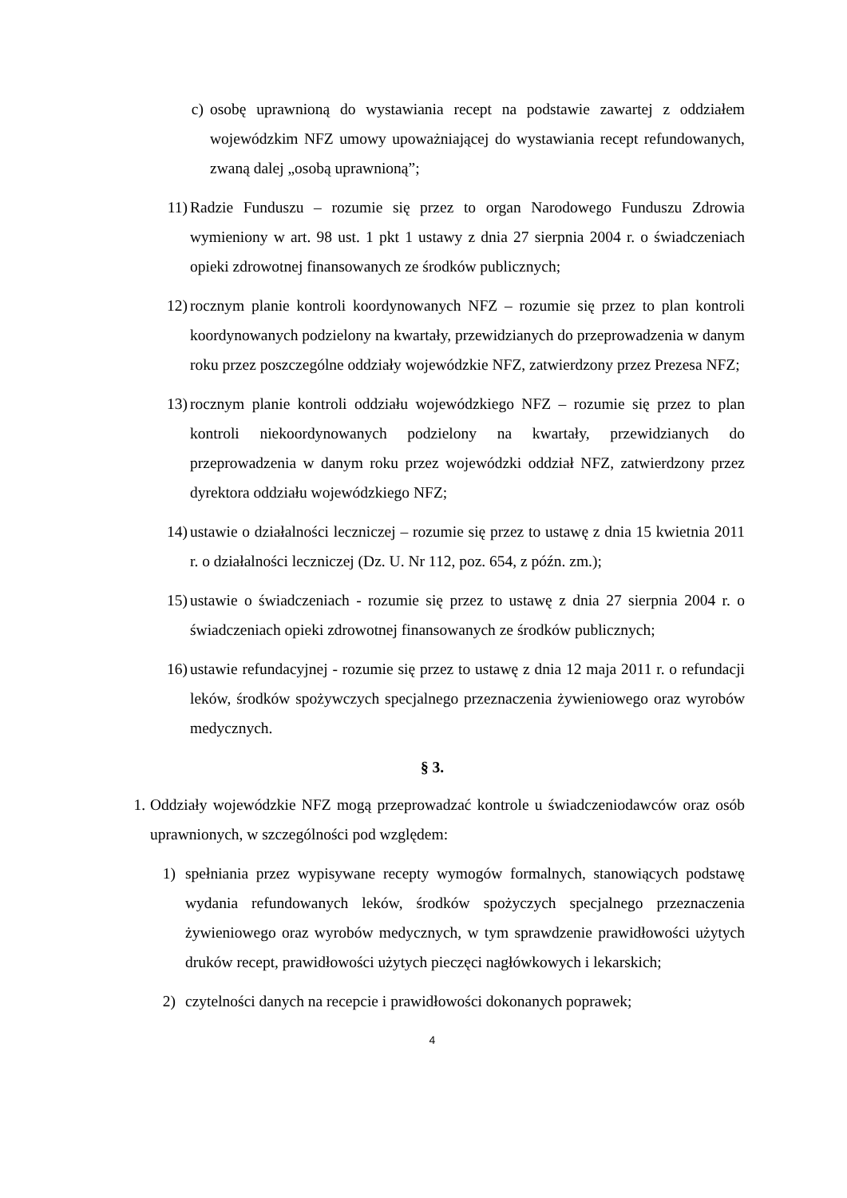c) osobę uprawnioną do wystawiania recept na podstawie zawartej z oddziałem wojewódzkim NFZ umowy upoważniającej do wystawiania recept refundowanych, zwaną dalej „osobą uprawnioną”;
11) Radzie Funduszu – rozumie się przez to organ Narodowego Funduszu Zdrowia wymieniony w art. 98 ust. 1 pkt 1 ustawy z dnia 27 sierpnia 2004 r. o świadczeniach opieki zdrowotnej finansowanych ze środków publicznych;
12) rocznym planie kontroli koordynowanych NFZ – rozumie się przez to plan kontroli koordynowanych podzielony na kwartały, przewidzianych do przeprowadzenia w danym roku przez poszczególne oddziały wojewódzkie NFZ, zatwierdzony przez Prezesa NFZ;
13) rocznym planie kontroli oddziału wojewódzkiego NFZ – rozumie się przez to plan kontroli niekoordynowanych podzielony na kwartały, przewidzianych do przeprowadzenia w danym roku przez wojewódzki oddział NFZ, zatwierdzony przez dyrektora oddziału wojewódzkiego NFZ;
14) ustawie o działalności leczniczej – rozumie się przez to ustawę z dnia 15 kwietnia 2011 r. o działalności leczniczej (Dz. U. Nr 112, poz. 654, z późn. zm.);
15) ustawie o świadczeniach - rozumie się przez to ustawę z dnia 27 sierpnia 2004 r. o świadczeniach opieki zdrowotnej finansowanych ze środków publicznych;
16) ustawie refundacyjnej - rozumie się przez to ustawę z dnia 12 maja 2011 r. o refundacji leków, środków spożywczych specjalnego przeznaczenia żywieniowego oraz wyrobów medycznych.
§ 3.
1. Oddziały wojewódzkie NFZ mogą przeprowadzać kontrole u świadczeniodawców oraz osób uprawnionych, w szczególności pod względem:
1) spełniania przez wypisywane recepty wymogów formalnych, stanowiących podstawę wydania refundowanych leków, środków spożyczych specjalnego przeznaczenia żywieniowego oraz wyrobów medycznych, w tym sprawdzenie prawidłowości użytych druków recept, prawidłowości użytych pieczęci nagłówkowych i lekarskich;
2) czytelności danych na recepcie i prawidłowości dokonanych poprawek;
4